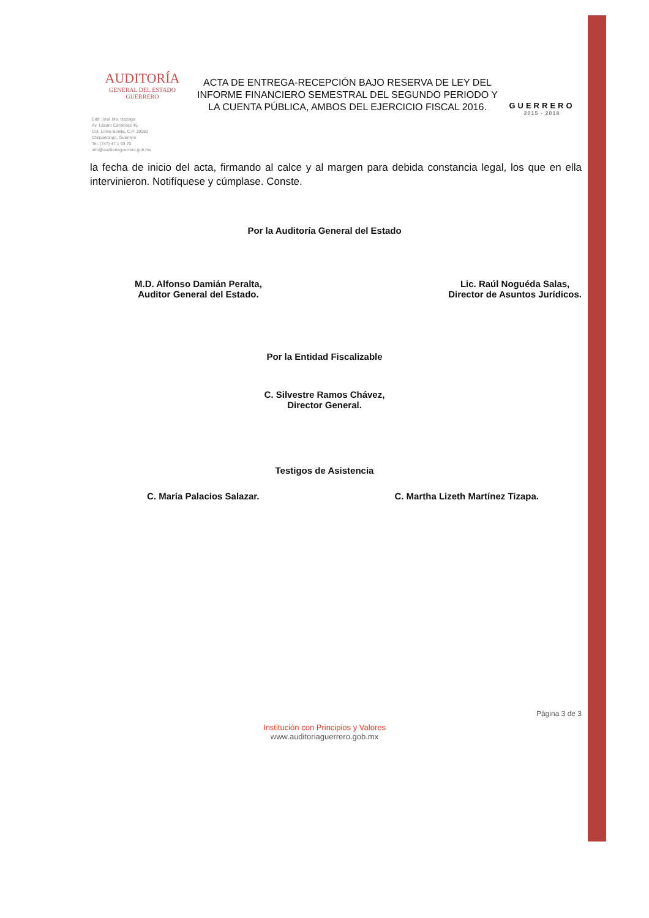AUDITORÍA
GENERAL DEL ESTADO
GUERRERO
ACTA DE ENTREGA-RECEPCIÓN BAJO RESERVA DE LEY DEL INFORME FINANCIERO SEMESTRAL DEL SEGUNDO PERIODO Y LA CUENTA PÚBLICA, AMBOS DEL EJERCICIO FISCAL 2016.
GUERRERO
2015 - 2018
Edif. José Ma. Izazaga
Av. Lázaro Cárdenas 45
Col. Loma Bonita, C.P. 39080
Chilpancingo, Guerrero
Tel. (747) 47 1 93 70
info@auditoriaguerrero.gob.mx
la fecha de inicio del acta, firmando al calce y al margen para debida constancia legal, los que en ella intervinieron. Notifíquese y cúmplase. Conste.
Por la Auditoría General del Estado
M.D. Alfonso Damián Peralta,
Auditor General del Estado.
Lic. Raúl Noguéda Salas,
Director de Asuntos Jurídicos.
Por la Entidad Fiscalizable
C. Silvestre Ramos Chávez,
Director General.
Testigos de Asistencia
C. María Palacios Salazar. C. Martha Lizeth Martínez Tizapa.
Página 3 de 3
Institución con Principios y Valores
www.auditoriaguerrero.gob.mx